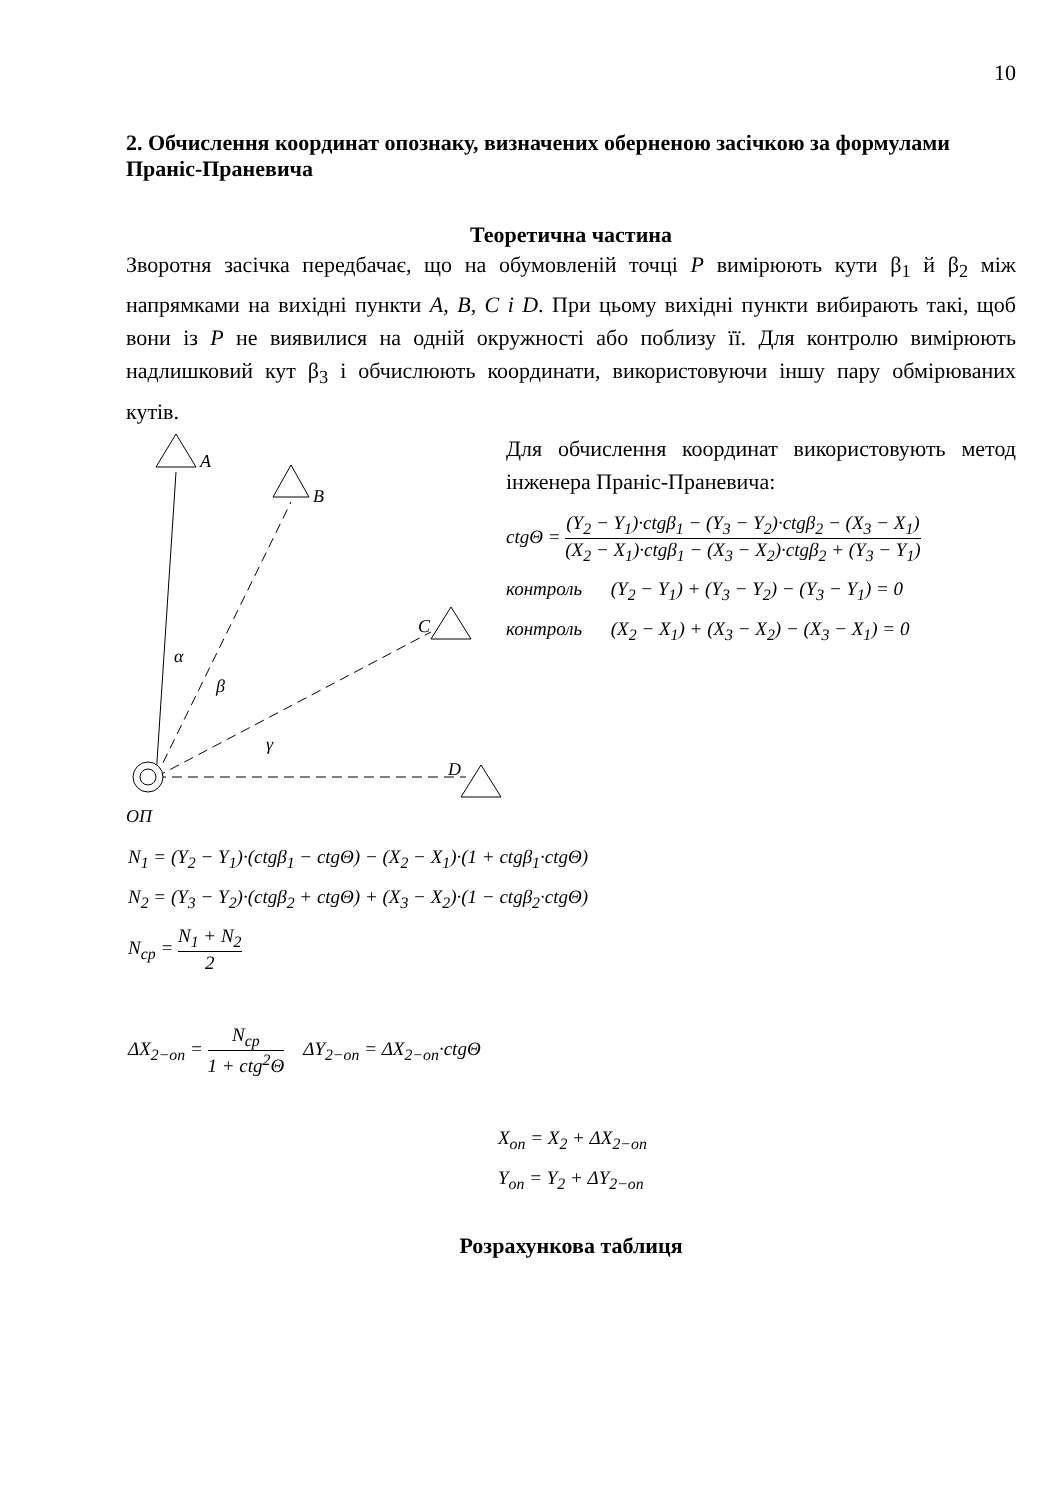10
2. Обчислення координат опознаку, визначених оберненою засічкою за формулами Праніс-Праневича
Теоретична частина
Зворотня засічка передбачає, що на обумовленій точці P вимірюють кути β<sub>1</sub> й β<sub>2</sub> між напрямками на вихідні пункти A, B, C i D. При цьому вихідні пункти вибирають такі, щоб вони із P не виявилися на одній окружності або поблизу її. Для контролю вимірюють надлишковий кут β<sub>3</sub> і обчислюють координати, використовуючи іншу пару обмірюваних кутів.
A
B
C
D
α
β
γ
ОП
Для обчислення координат використовують метод інженера Праніс-Праневича:
ctgΘ = (Y<sub>2</sub> − Y<sub>1</sub>)·ctgβ<sub>1</sub> − (Y<sub>3</sub> − Y<sub>2</sub>)·ctgβ<sub>2</sub> − (X<sub>3</sub> − X<sub>1</sub>) (X<sub>2</sub> − X<sub>1</sub>)·ctgβ<sub>1</sub> − (X<sub>3</sub> − X<sub>2</sub>)·ctgβ<sub>2</sub> + (Y<sub>3</sub> − Y<sub>1</sub>)
контроль (Y<sub>2</sub> − Y<sub>1</sub>) + (Y<sub>3</sub> − Y<sub>2</sub>) − (Y<sub>3</sub> − Y<sub>1</sub>) = 0
контроль (X<sub>2</sub> − X<sub>1</sub>) + (X<sub>3</sub> − X<sub>2</sub>) − (X<sub>3</sub> − X<sub>1</sub>) = 0
N<sub>1</sub> = (Y<sub>2</sub> − Y<sub>1</sub>)·(ctgβ<sub>1</sub> − ctgΘ) − (X<sub>2</sub> − X<sub>1</sub>)·(1 + ctgβ<sub>1</sub>·ctgΘ)
N<sub>2</sub> = (Y<sub>3</sub> − Y<sub>2</sub>)·(ctgβ<sub>2</sub> + ctgΘ) + (X<sub>3</sub> − X<sub>2</sub>)·(1 − ctgβ<sub>2</sub>·ctgΘ)
N<sub>ср</sub> = N<sub>1</sub> + N<sub>2</sub> 2
ΔX<sub>2−оп</sub> = N<sub>ср</sub> 1 + ctg<sup>2</sup>Θ ΔY<sub>2−оп</sub> = ΔX<sub>2−оп</sub>·ctgΘ
X<sub>оп</sub> = X<sub>2</sub> + ΔX<sub>2−оп</sub>
Y<sub>оп</sub> = Y<sub>2</sub> + ΔY<sub>2−оп</sub>
Розрахункова таблиця